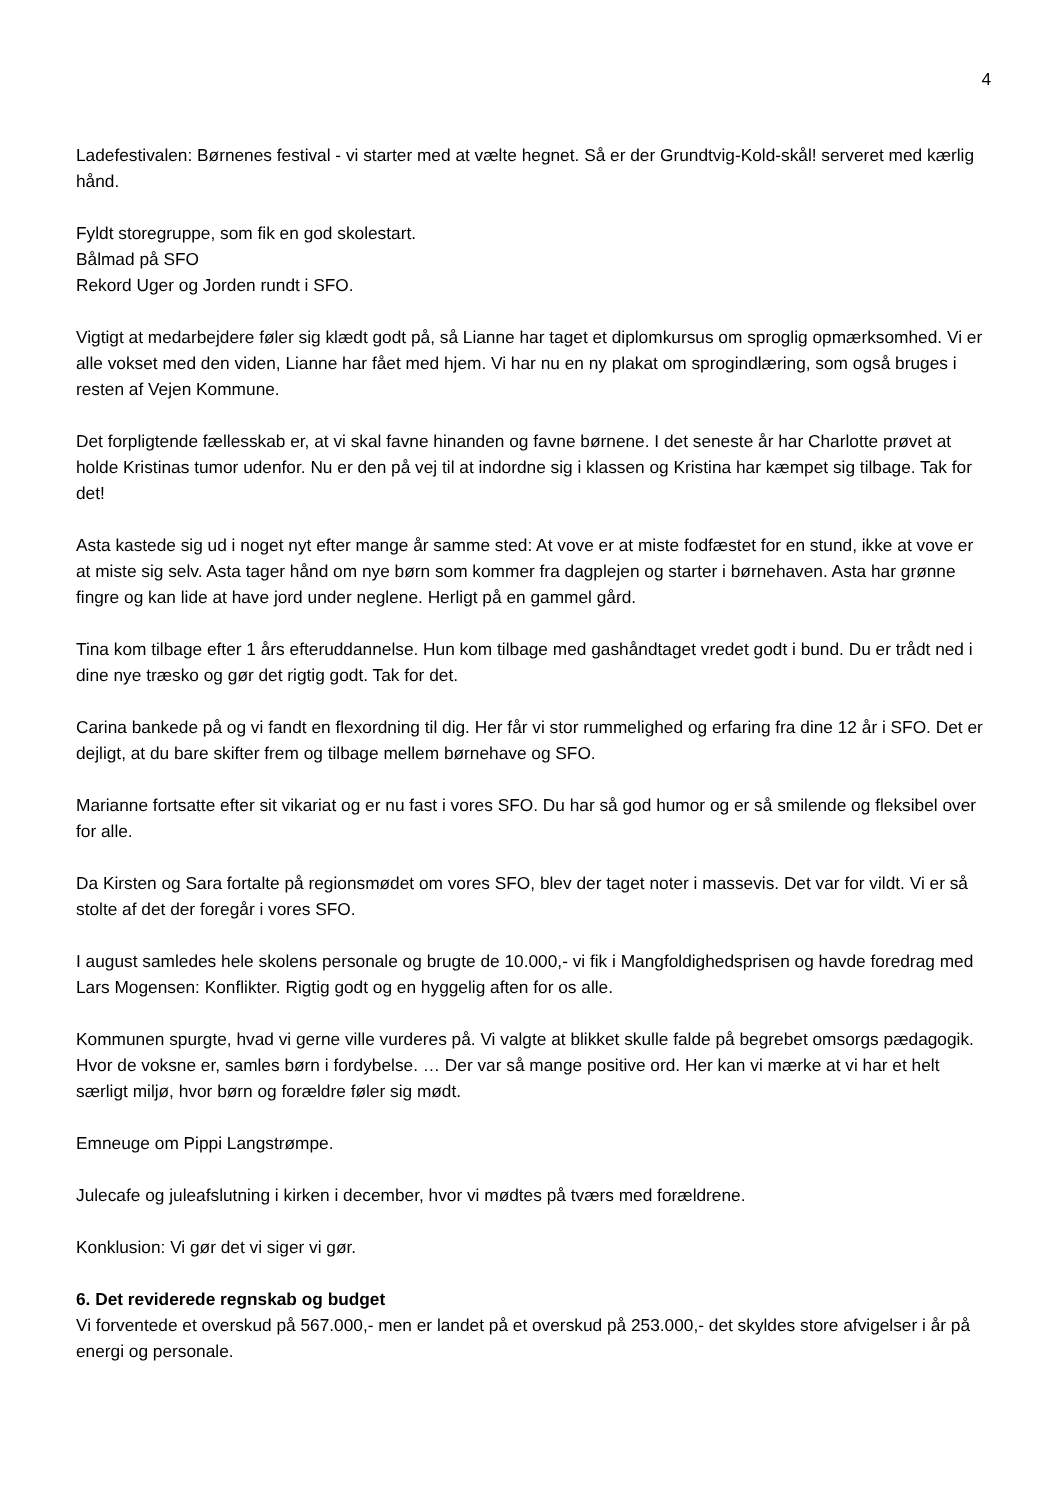4
Ladefestivalen: Børnenes festival - vi starter med at vælte hegnet. Så er der Grundtvig-Kold-skål! serveret med kærlig hånd.
Fyldt storegruppe, som fik en god skolestart.
Bålmad på SFO
Rekord Uger og Jorden rundt i SFO.
Vigtigt at medarbejdere føler sig klædt godt på, så Lianne har taget et diplomkursus om sproglig opmærksomhed. Vi er alle vokset med den viden, Lianne har fået med hjem. Vi har nu en ny plakat om sprogindlæring, som også bruges i resten af Vejen Kommune.
Det forpligtende fællesskab er, at vi skal favne hinanden og favne børnene. I det seneste år har Charlotte prøvet at holde Kristinas tumor udenfor. Nu er den på vej til at indordne sig i klassen og Kristina har kæmpet sig tilbage. Tak for det!
Asta kastede sig ud i noget nyt efter mange år samme sted: At vove er at miste fodfæstet for en stund, ikke at vove er at miste sig selv. Asta tager hånd om nye børn som kommer fra dagplejen og starter i børnehaven. Asta har grønne fingre og kan lide at have jord under neglene. Herligt på en gammel gård.
Tina kom tilbage efter 1 års efteruddannelse. Hun kom tilbage med gashåndtaget vredet godt i bund. Du er trådt ned i dine nye træsko og gør det rigtig godt. Tak for det.
Carina bankede på og vi fandt en flexordning til dig. Her får vi stor rummelighed og erfaring fra dine 12 år i SFO. Det er dejligt, at du bare skifter frem og tilbage mellem børnehave og SFO.
Marianne fortsatte efter sit vikariat og er nu fast i vores SFO. Du har så god humor og er så smilende og fleksibel over for alle.
Da Kirsten og Sara fortalte på regionsmødet om vores SFO, blev der taget noter i massevis. Det var for vildt. Vi er så stolte af det der foregår i vores SFO.
I august samledes hele skolens personale og brugte de 10.000,- vi fik i Mangfoldighedsprisen og havde foredrag med Lars Mogensen: Konflikter. Rigtig godt og en hyggelig aften for os alle.
Kommunen spurgte, hvad vi gerne ville vurderes på. Vi valgte at blikket skulle falde på begrebet omsorgs pædagogik.
Hvor de voksne er, samles børn i fordybelse. … Der var så mange positive ord. Her kan vi mærke at vi har et helt særligt miljø, hvor børn og forældre føler sig mødt.
Emneuge om Pippi Langstrømpe.
Julecafe og juleafslutning i kirken i december, hvor vi mødtes på tværs med forældrene.
Konklusion: Vi gør det vi siger vi gør.
6. Det reviderede regnskab og budget
Vi forventede et overskud på 567.000,- men er landet på et overskud på 253.000,- det skyldes store afvigelser i år på energi og personale.